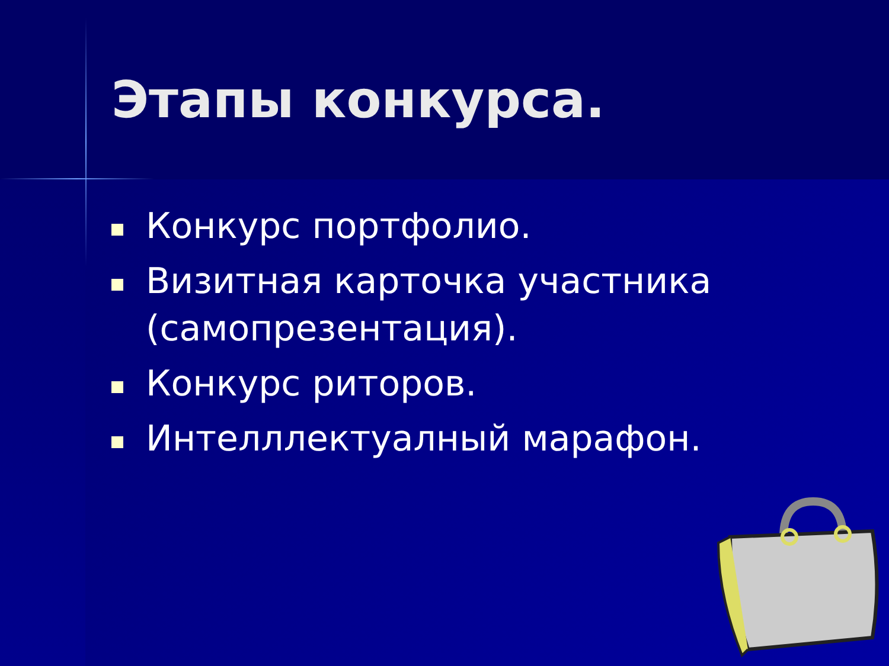Этапы конкурса.
Конкурс портфолио.
Визитная карточка участника (самопрезентация).
Конкурс риторов.
Интелллектуалный марафон.